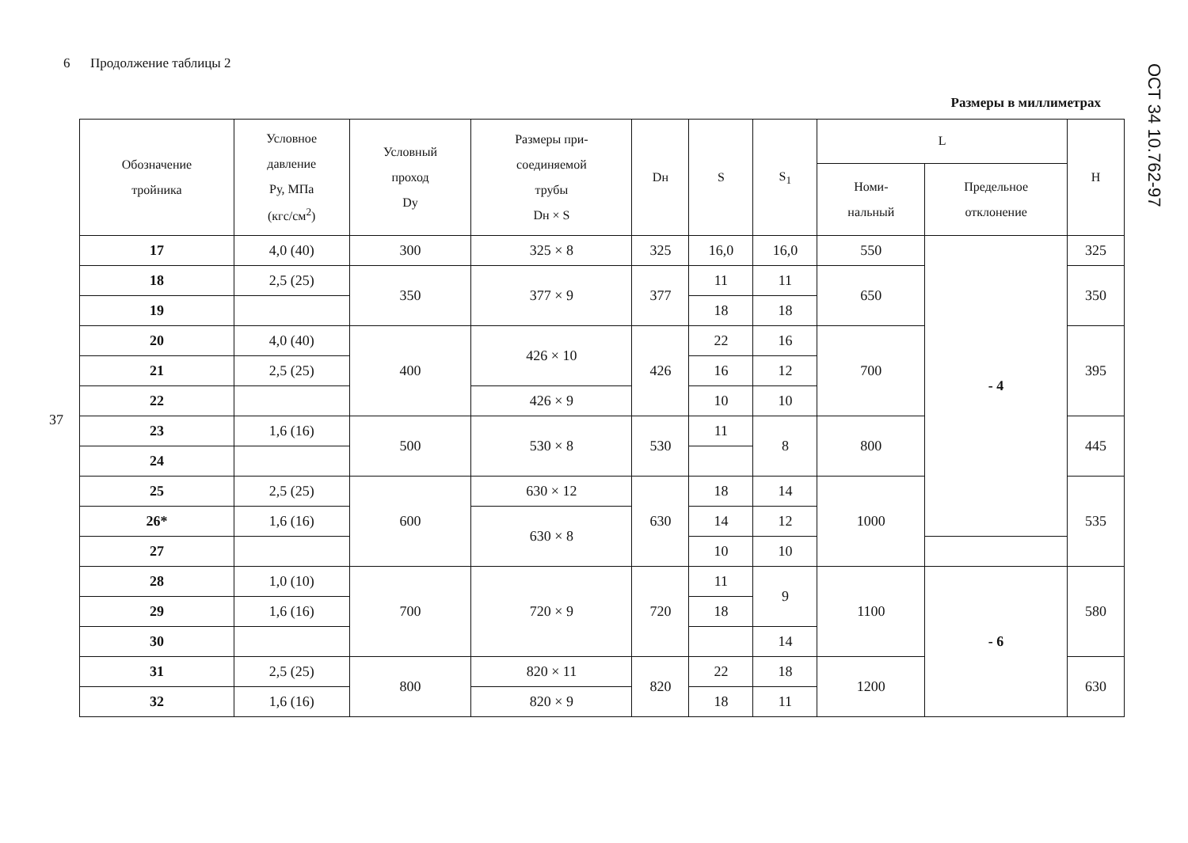6 Продолжение таблицы 2
ОСТ 34 10.762-97
Размеры в миллиметрах
37
| Обозначение тройника | Условное давление Ру, МПа (кгс/см<sup>2</sup>) | Условный проход Dу | Размеры при- соединяемой трубы Dн × S | Dн | S | S<sub>1</sub> | L | | H |
| --- | --- | --- | --- | --- | --- | --- | --- | --- | --- |
| | | | | | | | Номи- нальный | Предельное отклонение | |
| 17 | 4,0 (40) | 300 | 325 × 8 | 325 | 16,0 | 16,0 | 550 | - 4 | 325 |
| 18 | 2,5 (25) | 350 | 377 × 9 | 377 | 11 | 11 | 650 | | 350 |
| 19 | | | | | 18 | 18 | | | |
| 20 | 4,0 (40) | 400 | 426 × 10 | 426 | 22 | 16 | 700 | | 395 |
| 21 | 2,5 (25) | | | | 16 | 12 | | | |
| 22 | | | 426 × 9 | | 10 | 10 | | | |
| 23 | 1,6 (16) | 500 | 530 × 8 | 530 | 11 | 8 | 800 | | 445 |
| 24 | | | | | | | | | |
| 25 | 2,5 (25) | 600 | 630 × 12 | 630 | 18 | 14 | 1000 | | 535 |
| 26* | 1,6 (16) | | 630 × 8 | | 14 | 12 | | | |
| 27 | | | | | 10 | 10 | | | |
| 28 | 1,0 (10) | 700 | 720 × 9 | 720 | 11 | 9 | 1100 | - 6 | 580 |
| 29 | 1,6 (16) | | | | 18 | | | | |
| 30 | | | | | | 14 | | | |
| 31 | 2,5 (25) | 800 | 820 × 11 | 820 | 22 | 18 | 1200 | | 630 |
| 32 | 1,6 (16) | | 820 × 9 | | 18 | 11 | | | |